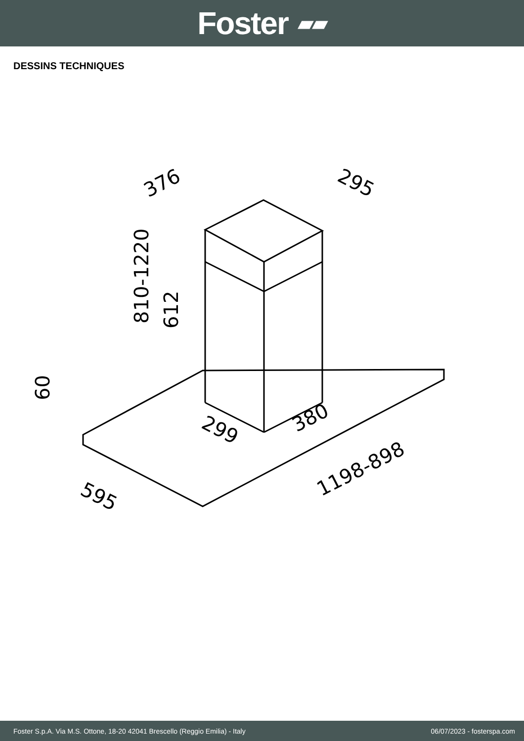Foster ▰▰
DESSINS TECHNIQUES
376
295
810-1220
612
60
299
380
595
1198-898
Foster S.p.A. Via M.S. Ottone, 18-20 42041 Brescello (Reggio Emilia) - Italy 06/07/2023 - fosterspa.com